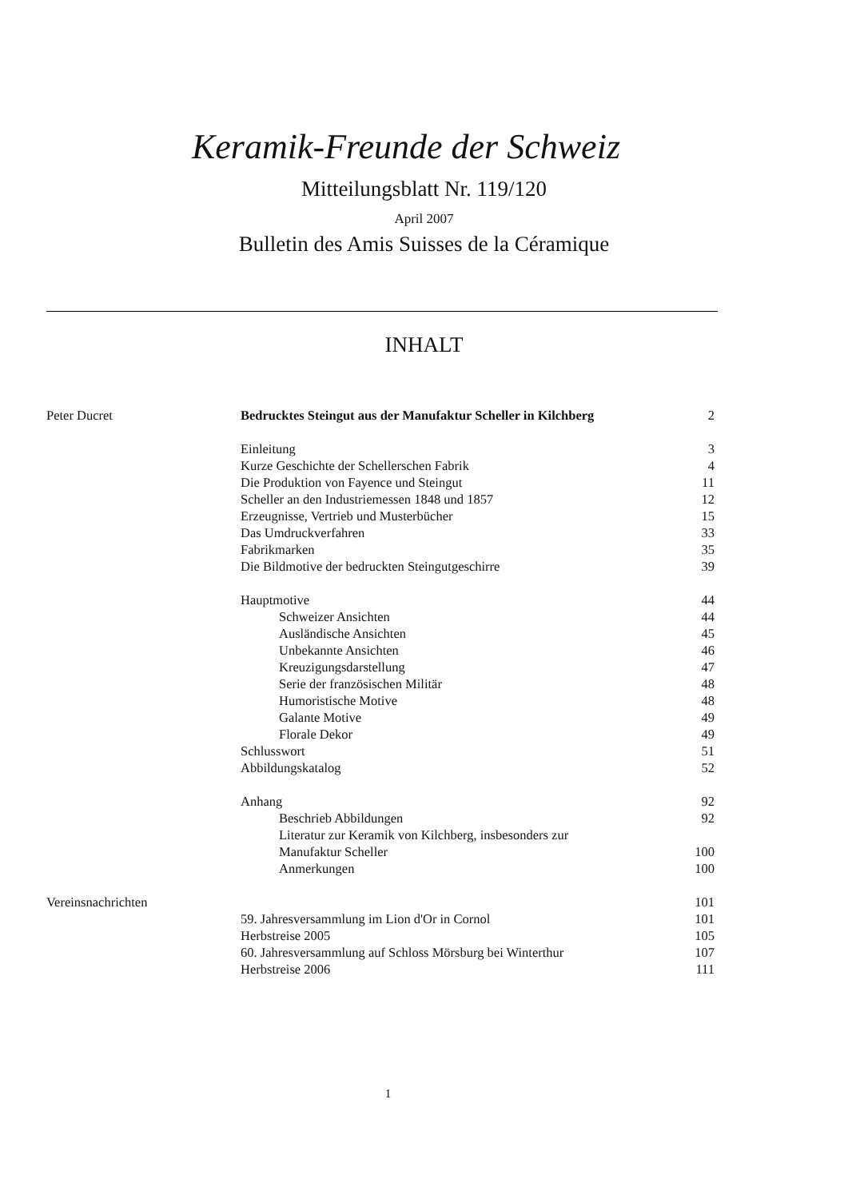Keramik-Freunde der Schweiz
Mitteilungsblatt Nr. 119/120
April 2007
Bulletin des Amis Suisses de la Céramique
INHALT
| Peter Ducret | Bedrucktes Steingut aus der Manufaktur Scheller in Kilchberg | 2 |
| | Einleitung | 3 |
| | Kurze Geschichte der Schellerschen Fabrik | 4 |
| | Die Produktion von Fayence und Steingut | 11 |
| | Scheller an den Industriemessen 1848 und 1857 | 12 |
| | Erzeugnisse, Vertrieb und Musterbücher | 15 |
| | Das Umdruckverfahren | 33 |
| | Fabrikmarken | 35 |
| | Die Bildmotive der bedruckten Steingutgeschirre | 39 |
| | Hauptmotive | 44 |
| | Schweizer Ansichten | 44 |
| | Ausländische Ansichten | 45 |
| | Unbekannte Ansichten | 46 |
| | Kreuzigungsdarstellung | 47 |
| | Serie der französischen Militär | 48 |
| | Humoristische Motive | 48 |
| | Galante Motive | 49 |
| | Florale Dekor | 49 |
| | Schlusswort | 51 |
| | Abbildungskatalog | 52 |
| | Anhang | 92 |
| | Beschrieb Abbildungen | 92 |
| | Literatur zur Keramik von Kilchberg, insbesonders zur Manufaktur Scheller | 100 |
| | Anmerkungen | 100 |
| Vereinsnachrichten | | 101 |
| | 59. Jahresversammlung im Lion d'Or in Cornol | 101 |
| | Herbstreise 2005 | 105 |
| | 60. Jahresversammlung auf Schloss Mörsburg bei Winterthur | 107 |
| | Herbstreise 2006 | 111 |
1